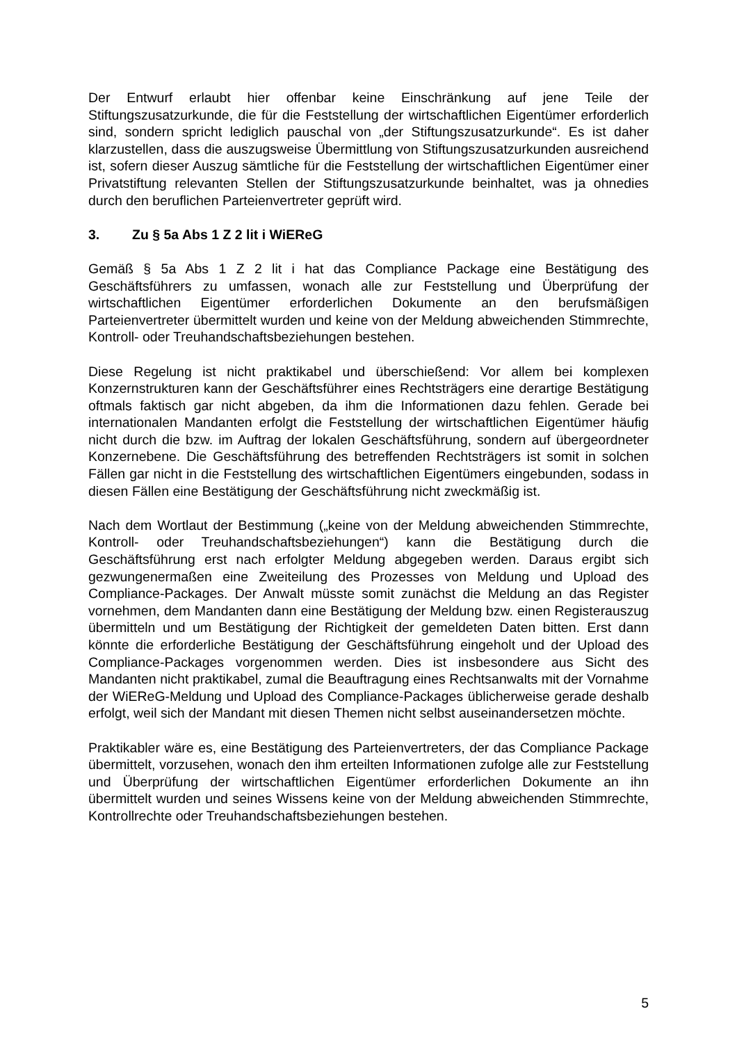Der Entwurf erlaubt hier offenbar keine Einschränkung auf jene Teile der Stiftungszusatzurkunde, die für die Feststellung der wirtschaftlichen Eigentümer erforderlich sind, sondern spricht lediglich pauschal von „der Stiftungszusatzurkunde“. Es ist daher klarzustellen, dass die auszugsweise Übermittlung von Stiftungszusatzurkunden ausreichend ist, sofern dieser Auszug sämtliche für die Feststellung der wirtschaftlichen Eigentümer einer Privatstiftung relevanten Stellen der Stiftungszusatzurkunde beinhaltet, was ja ohnedies durch den beruflichen Parteienvertreter geprüft wird.
3. Zu § 5a Abs 1 Z 2 lit i WiEReG
Gemäß § 5a Abs 1 Z 2 lit i hat das Compliance Package eine Bestätigung des Geschäftsführers zu umfassen, wonach alle zur Feststellung und Überprüfung der wirtschaftlichen Eigentümer erforderlichen Dokumente an den berufsmäßigen Parteienvertreter übermittelt wurden und keine von der Meldung abweichenden Stimmrechte, Kontroll- oder Treuhandschaftsbeziehungen bestehen.
Diese Regelung ist nicht praktikabel und überschießend: Vor allem bei komplexen Konzernstrukturen kann der Geschäftsführer eines Rechtsträgers eine derartige Bestätigung oftmals faktisch gar nicht abgeben, da ihm die Informationen dazu fehlen. Gerade bei internationalen Mandanten erfolgt die Feststellung der wirtschaftlichen Eigentümer häufig nicht durch die bzw. im Auftrag der lokalen Geschäftsführung, sondern auf übergeordneter Konzernebene. Die Geschäftsführung des betreffenden Rechtsträgers ist somit in solchen Fällen gar nicht in die Feststellung des wirtschaftlichen Eigentümers eingebunden, sodass in diesen Fällen eine Bestätigung der Geschäftsführung nicht zweckmäßig ist.
Nach dem Wortlaut der Bestimmung („keine von der Meldung abweichenden Stimmrechte, Kontroll- oder Treuhandschaftsbeziehungen“) kann die Bestätigung durch die Geschäftsführung erst nach erfolgter Meldung abgegeben werden. Daraus ergibt sich gezwungenermaßen eine Zweiteilung des Prozesses von Meldung und Upload des Compliance-Packages. Der Anwalt müsste somit zunächst die Meldung an das Register vornehmen, dem Mandanten dann eine Bestätigung der Meldung bzw. einen Registerauszug übermitteln und um Bestätigung der Richtigkeit der gemeldeten Daten bitten. Erst dann könnte die erforderliche Bestätigung der Geschäftsführung eingeholt und der Upload des Compliance-Packages vorgenommen werden. Dies ist insbesondere aus Sicht des Mandanten nicht praktikabel, zumal die Beauftragung eines Rechtsanwalts mit der Vornahme der WiEReG-Meldung und Upload des Compliance-Packages üblicherweise gerade deshalb erfolgt, weil sich der Mandant mit diesen Themen nicht selbst auseinandersetzen möchte.
Praktikabler wäre es, eine Bestätigung des Parteienvertreters, der das Compliance Package übermittelt, vorzusehen, wonach den ihm erteilten Informationen zufolge alle zur Feststellung und Überprüfung der wirtschaftlichen Eigentümer erforderlichen Dokumente an ihn übermittelt wurden und seines Wissens keine von der Meldung abweichenden Stimmrechte, Kontrollrechte oder Treuhandschaftsbeziehungen bestehen.
5